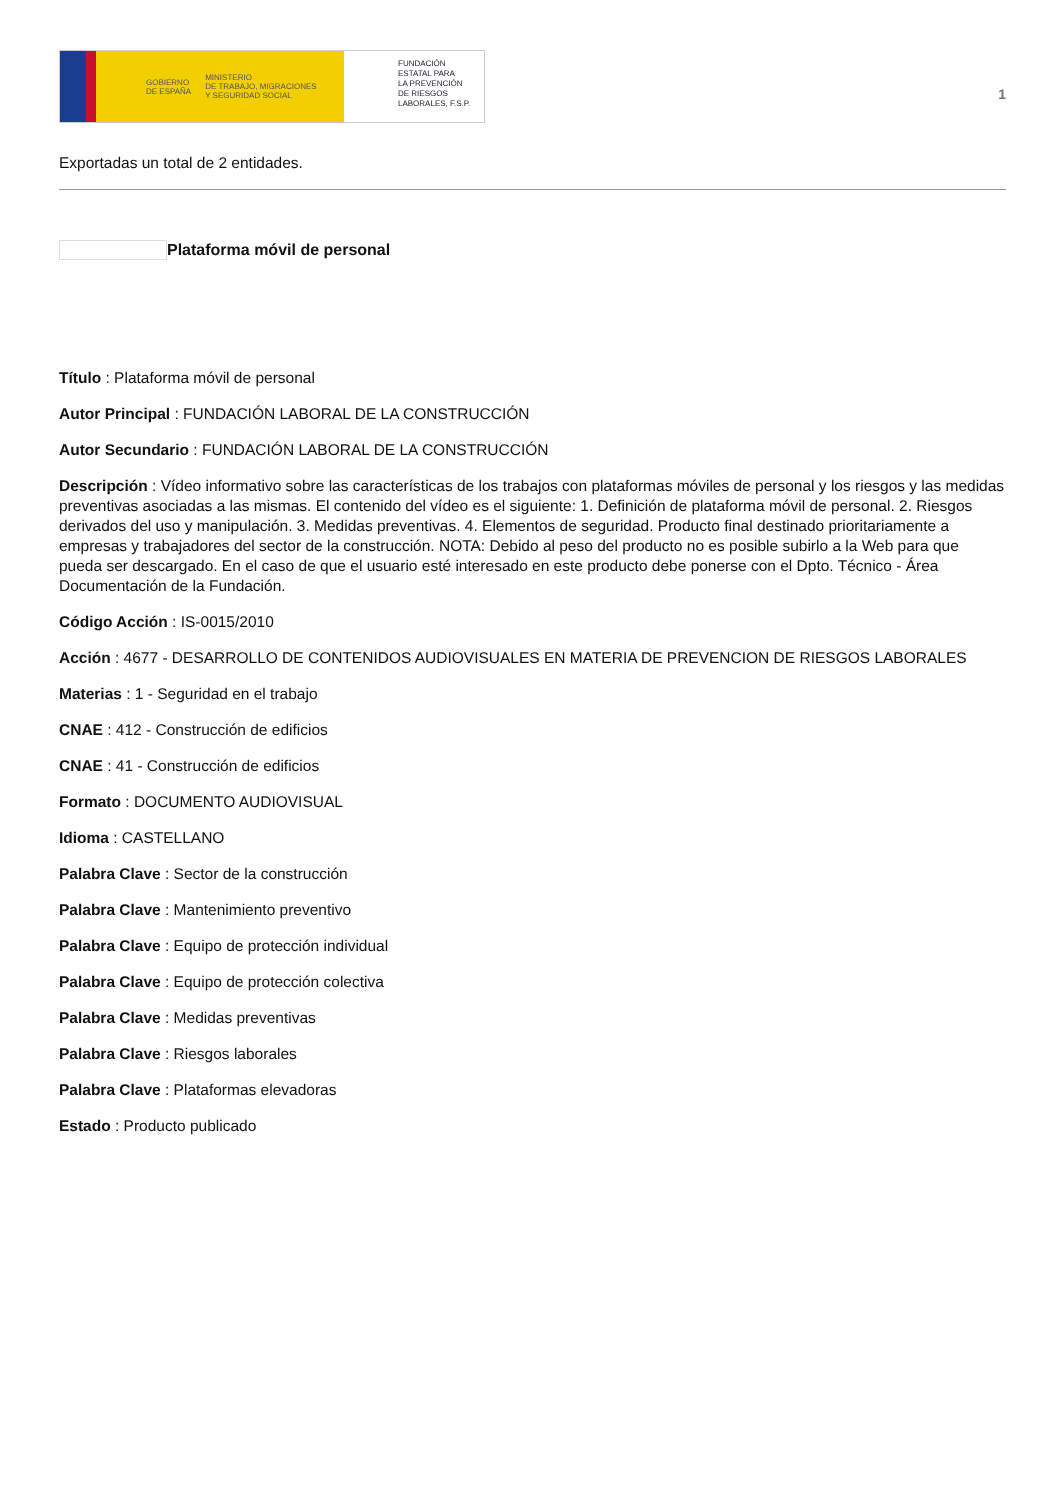GOBIERNO
DE ESPAÑA MINISTERIO
DE TRABAJO, MIGRACIONES
Y SEGURIDAD SOCIAL
FUNDACIÓN
ESTATAL PARA
LA PREVENCIÓN
DE RIESGOS
LABORALES, F.S.P.
1
Exportadas un total de 2 entidades.
Plataforma móvil de personal
Título : Plataforma móvil de personal
Autor Principal : FUNDACIÓN LABORAL DE LA CONSTRUCCIÓN
Autor Secundario : FUNDACIÓN LABORAL DE LA CONSTRUCCIÓN
Descripción : Vídeo informativo sobre las características de los trabajos con plataformas móviles de personal y los riesgos y las medidas preventivas asociadas a las mismas. El contenido del vídeo es el siguiente: 1. Definición de plataforma móvil de personal. 2. Riesgos derivados del uso y manipulación. 3. Medidas preventivas. 4. Elementos de seguridad. Producto final destinado prioritariamente a empresas y trabajadores del sector de la construcción. NOTA: Debido al peso del producto no es posible subirlo a la Web para que pueda ser descargado. En el caso de que el usuario esté interesado en este producto debe ponerse con el Dpto. Técnico - Área Documentación de la Fundación.
Código Acción : IS-0015/2010
Acción : 4677 - DESARROLLO DE CONTENIDOS AUDIOVISUALES EN MATERIA DE PREVENCION DE RIESGOS LABORALES
Materias : 1 - Seguridad en el trabajo
CNAE : 412 - Construcción de edificios
CNAE : 41 - Construcción de edificios
Formato : DOCUMENTO AUDIOVISUAL
Idioma : CASTELLANO
Palabra Clave : Sector de la construcción
Palabra Clave : Mantenimiento preventivo
Palabra Clave : Equipo de protección individual
Palabra Clave : Equipo de protección colectiva
Palabra Clave : Medidas preventivas
Palabra Clave : Riesgos laborales
Palabra Clave : Plataformas elevadoras
Estado : Producto publicado